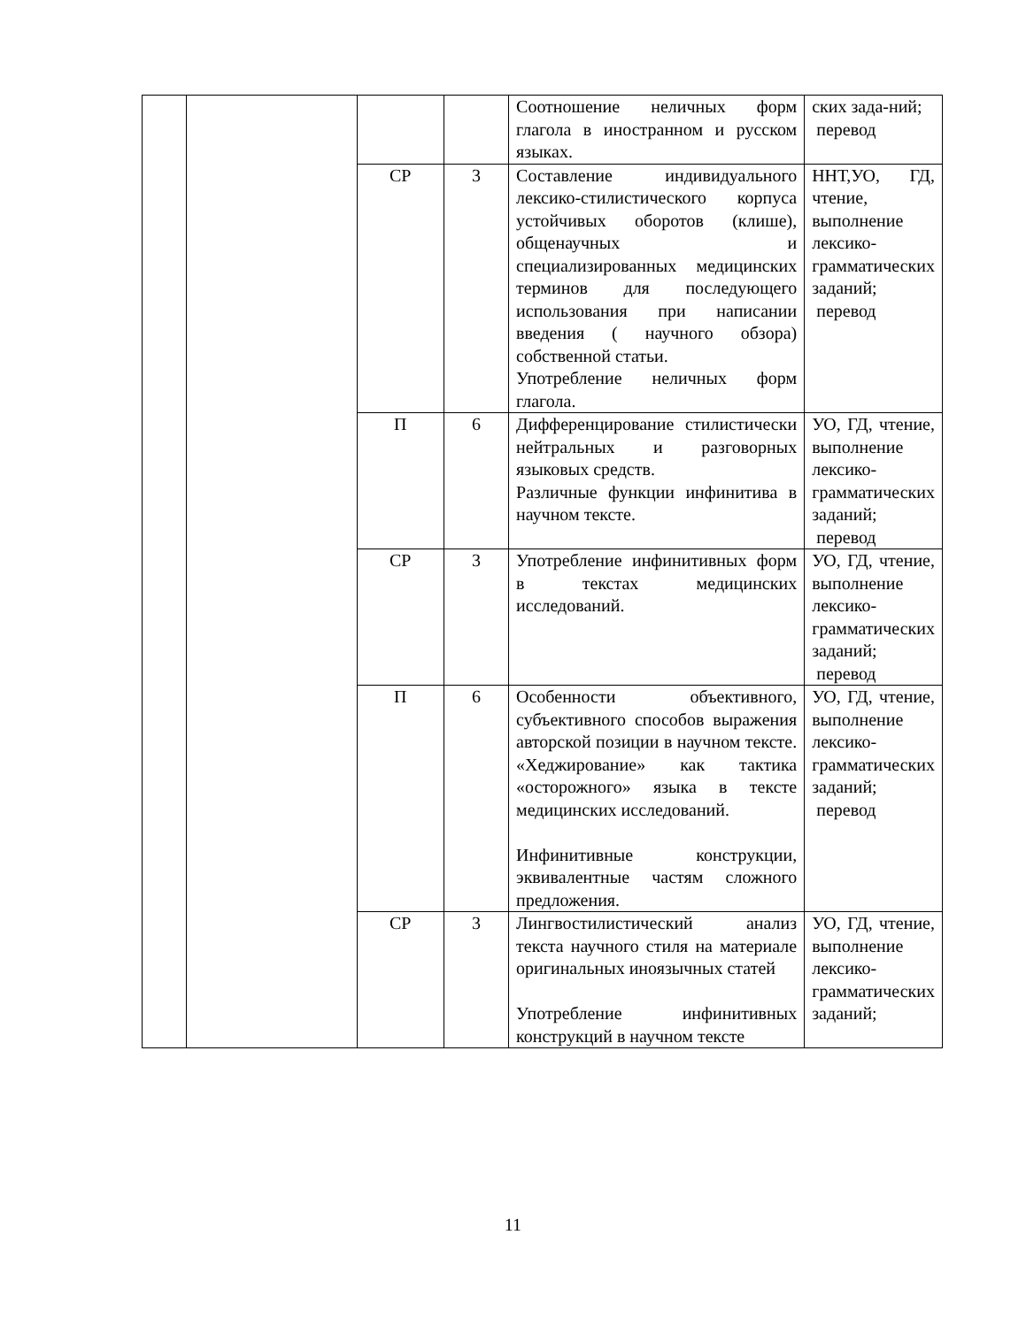| | | | | Соотношение неличных форм глагола в иностранном и русском языках. | ских зада-ний; перевод |
| | | СР | 3 | Составление индивидуального лексико-стилистического корпуса устойчивых оборотов (клише), общенаучных и специализированных медицинских терминов для последующего использования при написании введения ( научного обзора) собственной статьи. Употребление неличных форм глагола. | ННТ,УО, ГД, чтение, выполнение лексико-грамматических заданий; перевод |
| | | П | 6 | Дифференцирование стилистически нейтральных и разговорных языковых средств. Различные функции инфинитива в научном тексте. | УО, ГД, чтение, выполнение лексико-грамматических заданий; перевод |
| | | СР | 3 | Употребление инфинитивных форм в текстах медицинских исследований. | УО, ГД, чтение, выполнение лексико-грамматических заданий; перевод |
| | | П | 6 | Особенности объективного, субъективного способов выражения авторской позиции в научном тексте. «Хеджирование» как тактика «осторожного» языка в тексте медицинских исследований. Инфинитивные конструкции, эквивалентные частям сложного предложения. | УО, ГД, чтение, выполнение лексико-грамматических заданий; перевод |
| | | СР | 3 | Лингвостилистический анализ текста научного стиля на материале оригинальных иноязычных статей Употребление инфинитивных конструкций в научном тексте | УО, ГД, чтение, выполнение лексико-грамматических заданий; |
11